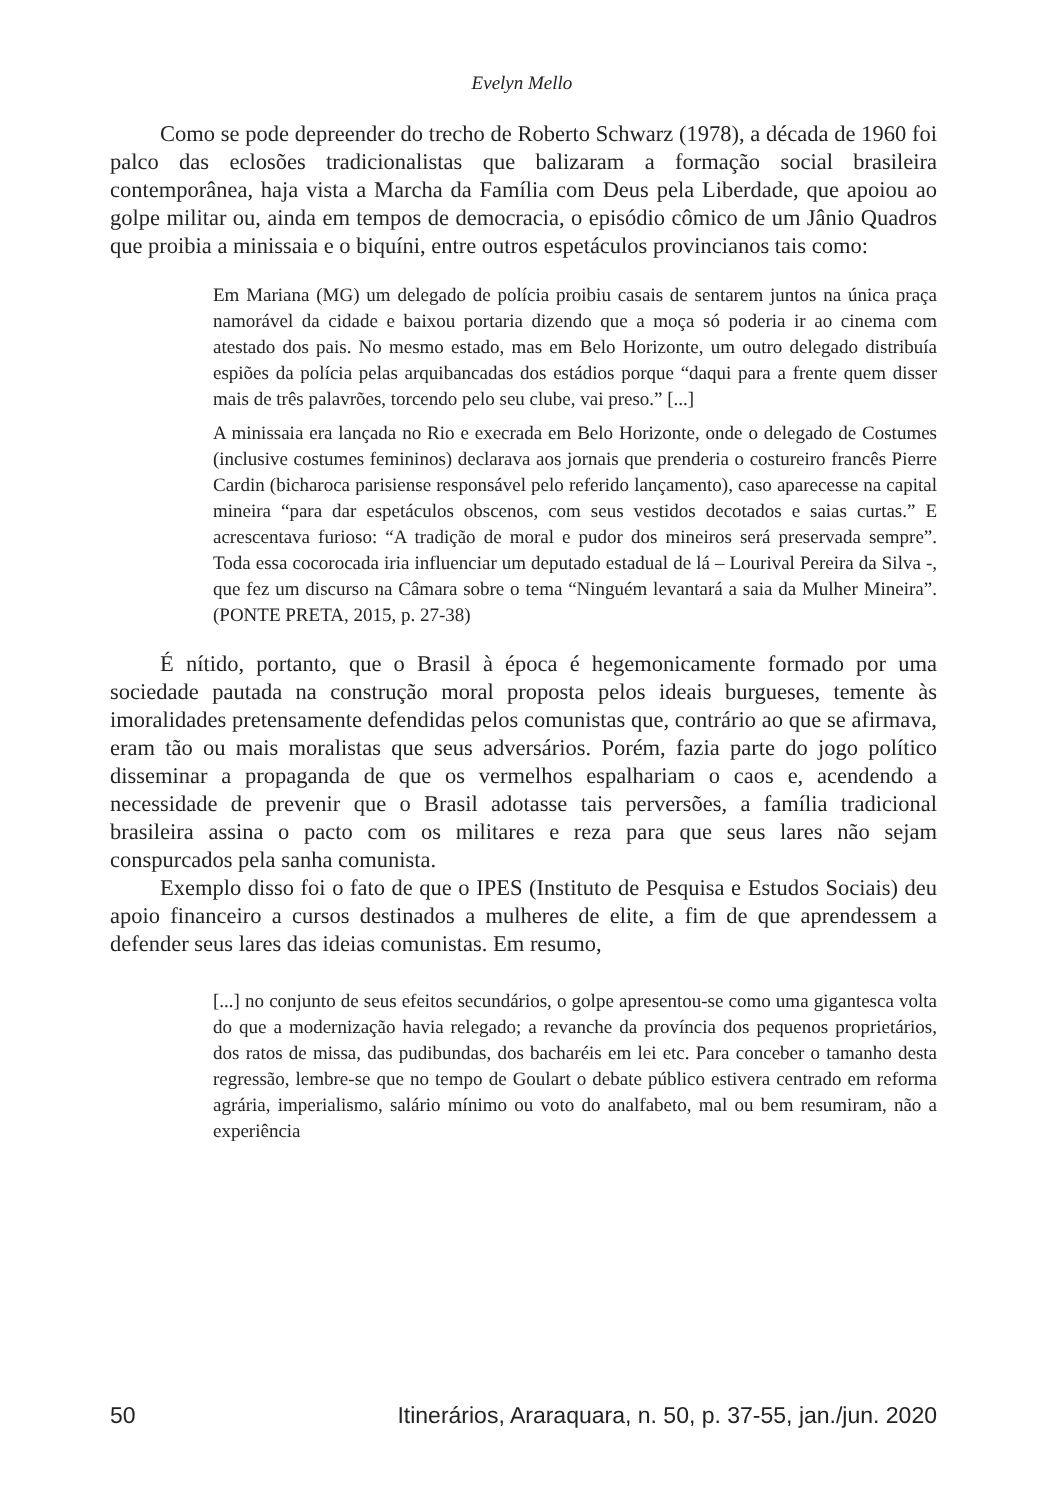Evelyn Mello
Como se pode depreender do trecho de Roberto Schwarz (1978), a década de 1960 foi palco das eclosões tradicionalistas que balizaram a formação social brasileira contemporânea, haja vista a Marcha da Família com Deus pela Liberdade, que apoiou ao golpe militar ou, ainda em tempos de democracia, o episódio cômico de um Jânio Quadros que proibia a minissaia e o biquíni, entre outros espetáculos provincianos tais como:
Em Mariana (MG) um delegado de polícia proibiu casais de sentarem juntos na única praça namorável da cidade e baixou portaria dizendo que a moça só poderia ir ao cinema com atestado dos pais. No mesmo estado, mas em Belo Horizonte, um outro delegado distribuía espiões da polícia pelas arquibancadas dos estádios porque “daqui para a frente quem disser mais de três palavrões, torcendo pelo seu clube, vai preso.” [...]
A minissaia era lançada no Rio e execrada em Belo Horizonte, onde o delegado de Costumes (inclusive costumes femininos) declarava aos jornais que prenderia o costureiro francês Pierre Cardin (bicharoca parisiense responsável pelo referido lançamento), caso aparecesse na capital mineira “para dar espetáculos obscenos, com seus vestidos decotados e saias curtas.” E acrescentava furioso: “A tradição de moral e pudor dos mineiros será preservada sempre”. Toda essa cocorocada iria influenciar um deputado estadual de lá – Lourival Pereira da Silva -, que fez um discurso na Câmara sobre o tema “Ninguém levantará a saia da Mulher Mineira”. (PONTE PRETA, 2015, p. 27-38)
É nítido, portanto, que o Brasil à época é hegemonicamente formado por uma sociedade pautada na construção moral proposta pelos ideais burgueses, temente às imoralidades pretensamente defendidas pelos comunistas que, contrário ao que se afirmava, eram tão ou mais moralistas que seus adversários. Porém, fazia parte do jogo político disseminar a propaganda de que os vermelhos espalhariam o caos e, acendendo a necessidade de prevenir que o Brasil adotasse tais perversões, a família tradicional brasileira assina o pacto com os militares e reza para que seus lares não sejam conspurcados pela sanha comunista.
Exemplo disso foi o fato de que o IPES (Instituto de Pesquisa e Estudos Sociais) deu apoio financeiro a cursos destinados a mulheres de elite, a fim de que aprendessem a defender seus lares das ideias comunistas. Em resumo,
[...] no conjunto de seus efeitos secundários, o golpe apresentou-se como uma gigantesca volta do que a modernização havia relegado; a revanche da província dos pequenos proprietários, dos ratos de missa, das pudibundas, dos bacharéis em lei etc. Para conceber o tamanho desta regressão, lembre-se que no tempo de Goulart o debate público estivera centrado em reforma agrária, imperialismo, salário mínimo ou voto do analfabeto, mal ou bem resumiram, não a experiência
50 Itinerários, Araraquara, n. 50, p. 37-55, jan./jun. 2020